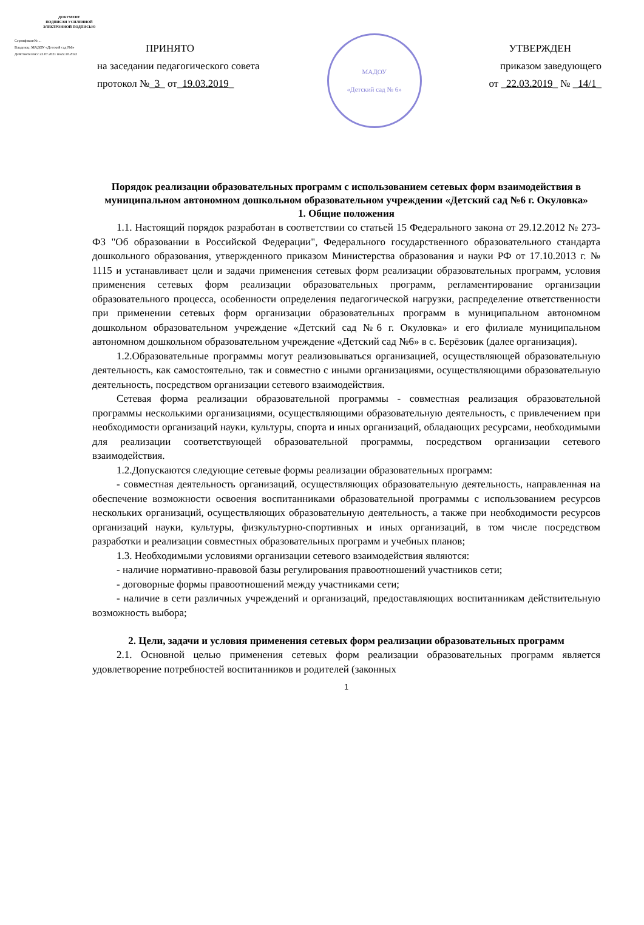ДОКУМЕНТ
ПОДПИСАН УСИЛЕННОЙ
ЭЛЕКТРОННОЙ ПОДПИСЬЮ
Сертификат:№ ...
Владелец: МАДОУ «Детский сад №6»
Действителен:с 22.07.2021 по22.10.2022
ПРИНЯТО
на заседании педагогического совета
протокол №_3_ от_19.03.2019_
МАДОУ
«Детский сад № 6»
УТВЕРЖДЕН
приказом заведующего
от _22.03.2019_ № _14/1_
Порядок реализации образовательных программ с использованием сетевых форм взаимодействия в муниципальном автономном дошкольном образовательном учреждении «Детский сад №6 г. Окуловка»
1. Общие положения
1.1. Настоящий порядок разработан в соответствии со статьей 15 Федерального закона от 29.12.2012 № 273-ФЗ "Об образовании в Российской Федерации", Федерального государственного образовательного стандарта дошкольного образования, утвержденного приказом Министерства образования и науки РФ от 17.10.2013 г. № 1115 и устанавливает цели и задачи применения сетевых форм реализации образовательных программ, условия применения сетевых форм реализации образовательных программ, регламентирование организации образовательного процесса, особенности определения педагогической нагрузки, распределение ответственности при применении сетевых форм организации образовательных программ в муниципальном автономном дошкольном образовательном учреждение «Детский сад №6 г. Окуловка» и его филиале муниципальном автономном дошкольном образовательном учреждение «Детский сад №6» в с. Берёзовик (далее организация).
1.2.Образовательные программы могут реализовываться организацией, осуществляющей образовательную деятельность, как самостоятельно, так и совместно с иными организациями, осуществляющими образовательную деятельность, посредством организации сетевого взаимодействия.
Сетевая форма реализации образовательной программы - совместная реализация образовательной программы несколькими организациями, осуществляющими образовательную деятельность, с привлечением при необходимости организаций науки, культуры, спорта и иных организаций, обладающих ресурсами, необходимыми для реализации соответствующей образовательной программы, посредством организации сетевого взаимодействия.
1.2.Допускаются следующие сетевые формы реализации образовательных программ:
- совместная деятельность организаций, осуществляющих образовательную деятельность, направленная на обеспечение возможности освоения воспитанниками образовательной программы с использованием ресурсов нескольких организаций, осуществляющих образовательную деятельность, а также при необходимости ресурсов организаций науки, культуры, физкультурно-спортивных и иных организаций, в том числе посредством разработки и реализации совместных образовательных программ и учебных планов;
1.3. Необходимыми условиями организации сетевого взаимодействия являются:
- наличие нормативно-правовой базы регулирования правоотношений участников сети;
- договорные формы правоотношений между участниками сети;
- наличие в сети различных учреждений и организаций, предоставляющих воспитанникам действительную возможность выбора;
2. Цели, задачи и условия применения сетевых форм реализации образовательных программ
2.1. Основной целью применения сетевых форм реализации образовательных программ является удовлетворение потребностей воспитанников и родителей (законных
1